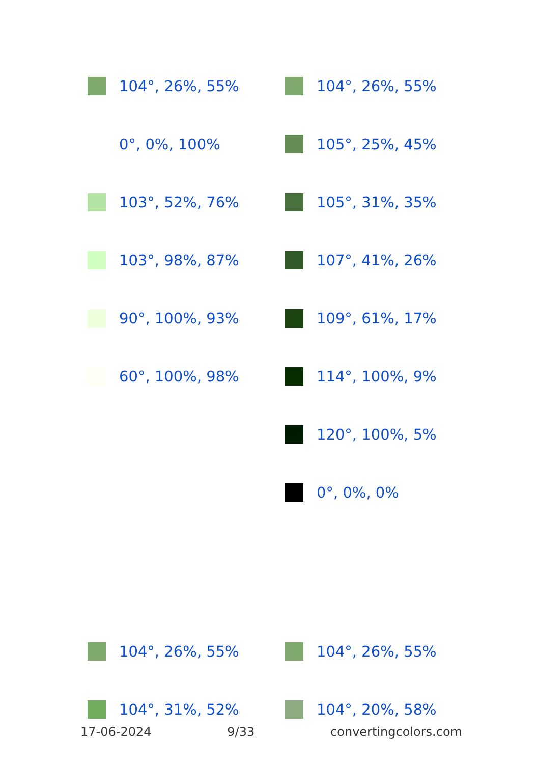104°, 26%, 55%
104°, 26%, 55%
0°, 0%, 100%
105°, 25%, 45%
103°, 52%, 76%
105°, 31%, 35%
103°, 98%, 87%
107°, 41%, 26%
90°, 100%, 93%
109°, 61%, 17%
60°, 100%, 98%
114°, 100%, 9%
120°, 100%, 5%
0°, 0%, 0%
104°, 26%, 55%
104°, 26%, 55%
104°, 31%, 52%
104°, 20%, 58%
17-06-2024 9/33 convertingcolors.com